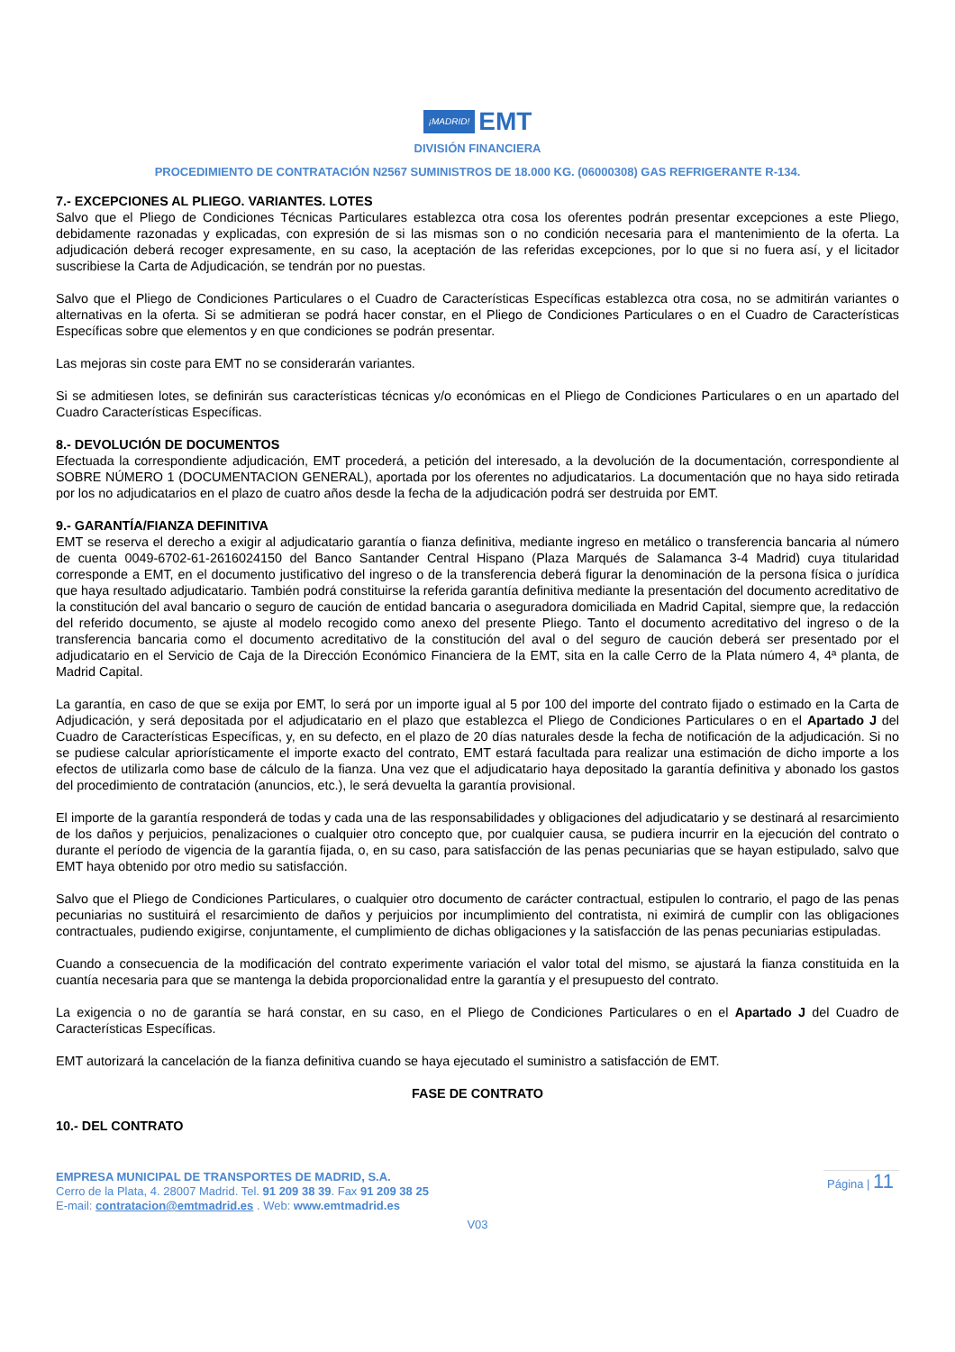¡MADRID! EMT
DIVISIÓN FINANCIERA
PROCEDIMIENTO DE CONTRATACIÓN N2567 SUMINISTROS DE 18.000 KG. (06000308) GAS REFRIGERANTE R-134.
7.- EXCEPCIONES AL PLIEGO. VARIANTES. LOTES
Salvo que el Pliego de Condiciones Técnicas Particulares establezca otra cosa los oferentes podrán presentar excepciones a este Pliego, debidamente razonadas y explicadas, con expresión de si las mismas son o no condición necesaria para el mantenimiento de la oferta. La adjudicación deberá recoger expresamente, en su caso, la aceptación de las referidas excepciones, por lo que si no fuera así, y el licitador suscribiese la Carta de Adjudicación, se tendrán por no puestas.
Salvo que el Pliego de Condiciones Particulares o el Cuadro de Características Específicas establezca otra cosa, no se admitirán variantes o alternativas en la oferta. Si se admitieran se podrá hacer constar, en el Pliego de Condiciones Particulares o en el Cuadro de Características Específicas sobre que elementos y en que condiciones se podrán presentar.
Las mejoras sin coste para EMT no se considerarán variantes.
Si se admitiesen lotes, se definirán sus características técnicas y/o económicas en el Pliego de Condiciones Particulares o en un apartado del Cuadro Características Específicas.
8.- DEVOLUCIÓN DE DOCUMENTOS
Efectuada la correspondiente adjudicación, EMT procederá, a petición del interesado, a la devolución de la documentación, correspondiente al SOBRE NÚMERO 1 (DOCUMENTACION GENERAL), aportada por los oferentes no adjudicatarios. La documentación que no haya sido retirada por los no adjudicatarios en el plazo de cuatro años desde la fecha de la adjudicación podrá ser destruida por EMT.
9.- GARANTÍA/FIANZA DEFINITIVA
EMT se reserva el derecho a exigir al adjudicatario garantía o fianza definitiva, mediante ingreso en metálico o transferencia bancaria al número de cuenta 0049-6702-61-2616024150 del Banco Santander Central Hispano (Plaza Marqués de Salamanca 3-4 Madrid) cuya titularidad corresponde a EMT, en el documento justificativo del ingreso o de la transferencia deberá figurar la denominación de la persona física o jurídica que haya resultado adjudicatario. También podrá constituirse la referida garantía definitiva mediante la presentación del documento acreditativo de la constitución del aval bancario o seguro de caución de entidad bancaria o aseguradora domiciliada en Madrid Capital, siempre que, la redacción del referido documento, se ajuste al modelo recogido como anexo del presente Pliego. Tanto el documento acreditativo del ingreso o de la transferencia bancaria como el documento acreditativo de la constitución del aval o del seguro de caución deberá ser presentado por el adjudicatario en el Servicio de Caja de la Dirección Económico Financiera de la EMT, sita en la calle Cerro de la Plata número 4, 4ª planta, de Madrid Capital.
La garantía, en caso de que se exija por EMT, lo será por un importe igual al 5 por 100 del importe del contrato fijado o estimado en la Carta de Adjudicación, y será depositada por el adjudicatario en el plazo que establezca el Pliego de Condiciones Particulares o en el Apartado J del Cuadro de Características Específicas, y, en su defecto, en el plazo de 20 días naturales desde la fecha de notificación de la adjudicación. Si no se pudiese calcular apriorísticamente el importe exacto del contrato, EMT estará facultada para realizar una estimación de dicho importe a los efectos de utilizarla como base de cálculo de la fianza. Una vez que el adjudicatario haya depositado la garantía definitiva y abonado los gastos del procedimiento de contratación (anuncios, etc.), le será devuelta la garantía provisional.
El importe de la garantía responderá de todas y cada una de las responsabilidades y obligaciones del adjudicatario y se destinará al resarcimiento de los daños y perjuicios, penalizaciones o cualquier otro concepto que, por cualquier causa, se pudiera incurrir en la ejecución del contrato o durante el período de vigencia de la garantía fijada, o, en su caso, para satisfacción de las penas pecuniarias que se hayan estipulado, salvo que EMT haya obtenido por otro medio su satisfacción.
Salvo que el Pliego de Condiciones Particulares, o cualquier otro documento de carácter contractual, estipulen lo contrario, el pago de las penas pecuniarias no sustituirá el resarcimiento de daños y perjuicios por incumplimiento del contratista, ni eximirá de cumplir con las obligaciones contractuales, pudiendo exigirse, conjuntamente, el cumplimiento de dichas obligaciones y la satisfacción de las penas pecuniarias estipuladas.
Cuando a consecuencia de la modificación del contrato experimente variación el valor total del mismo, se ajustará la fianza constituida en la cuantía necesaria para que se mantenga la debida proporcionalidad entre la garantía y el presupuesto del contrato.
La exigencia o no de garantía se hará constar, en su caso, en el Pliego de Condiciones Particulares o en el Apartado J del Cuadro de Características Específicas.
EMT autorizará la cancelación de la fianza definitiva cuando se haya ejecutado el suministro a satisfacción de EMT.
FASE DE CONTRATO
10.- DEL CONTRATO
EMPRESA MUNICIPAL DE TRANSPORTES DE MADRID, S.A.
Cerro de la Plata, 4. 28007 Madrid. Tel. 91 209 38 39. Fax 91 209 38 25
E-mail: contratacion@emtmadrid.es . Web: www.emtmadrid.es
Página | 11
V03